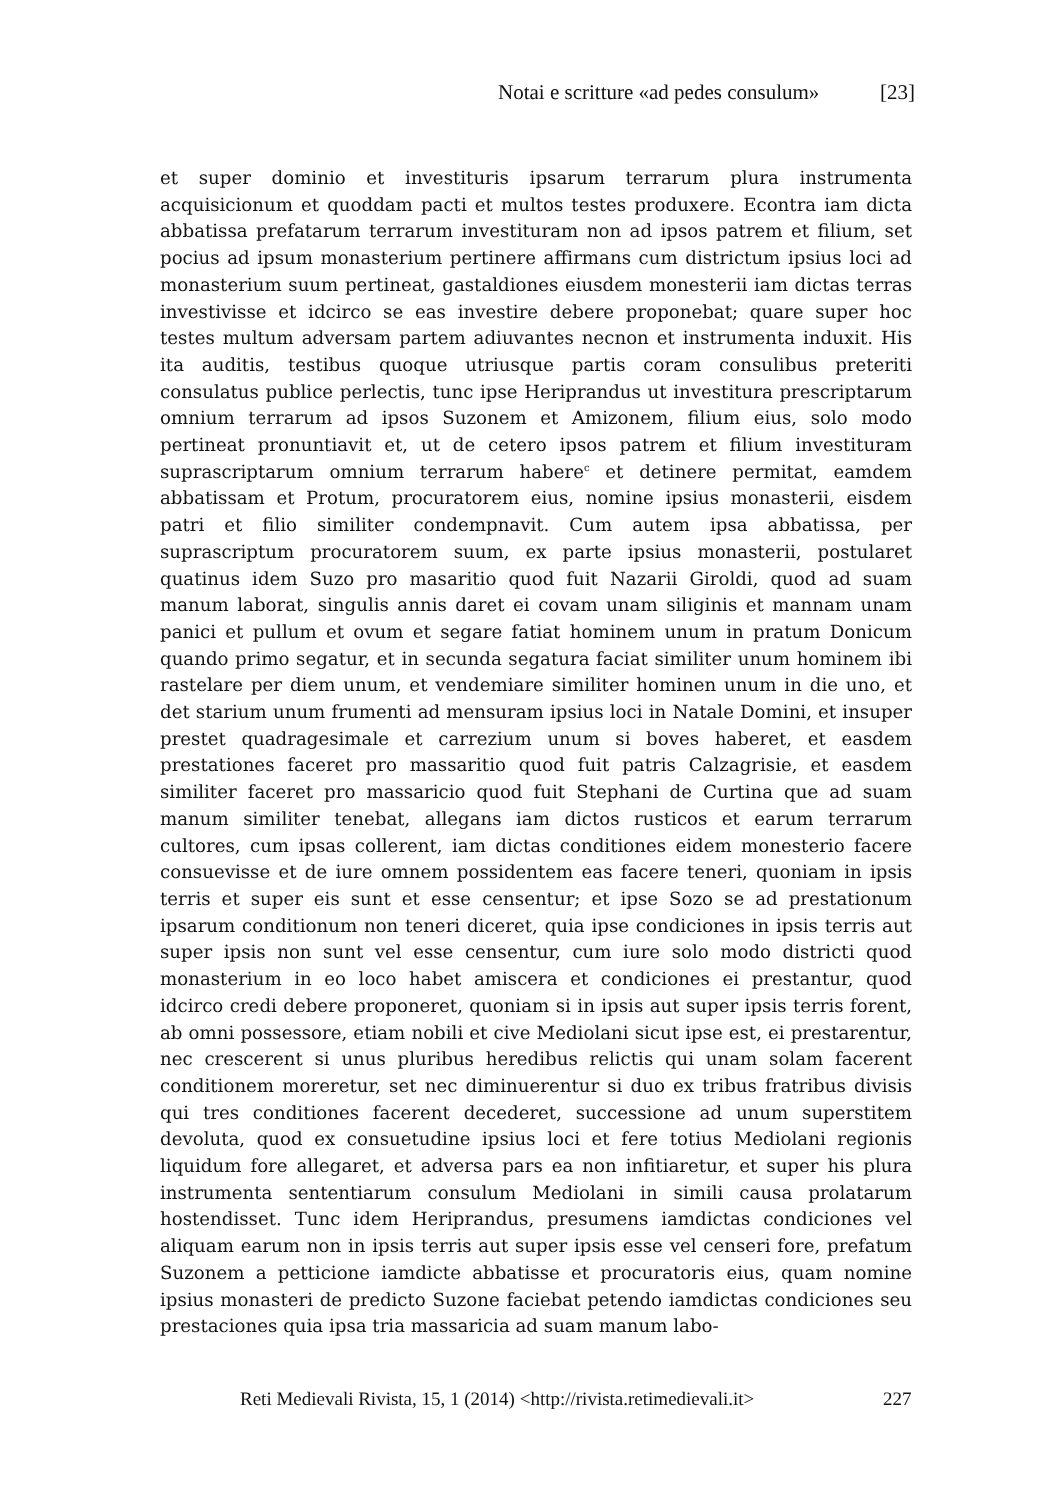Notai e scritture «ad pedes consulum» [23]
et super dominio et investituris ipsarum terrarum plura instrumenta acquisicionum et quoddam pacti et multos testes produxere. Econtra iam dicta abbatissa prefatarum terrarum investituram non ad ipsos patrem et filium, set pocius ad ipsum monasterium pertinere affirmans cum districtum ipsius loci ad monasterium suum pertineat, gastaldiones eiusdem monesterii iam dictas terras investivisse et idcirco se eas investire debere proponebat; quare super hoc testes multum adversam partem adiuvantes necnon et instrumenta induxit. His ita auditis, testibus quoque utriusque partis coram consulibus preteriti consulatus publice perlectis, tunc ipse Heriprandus ut investitura prescriptarum omnium terrarum ad ipsos Suzonem et Amizonem, filium eius, solo modo pertineat pronuntiavit et, ut de cetero ipsos patrem et filium investituram suprascriptarum omnium terrarum habere<sup>c</sup> et detinere permitat, eamdem abbatissam et Protum, procuratorem eius, nomine ipsius monasterii, eisdem patri et filio similiter condempnavit. Cum autem ipsa abbatissa, per suprascriptum procuratorem suum, ex parte ipsius monasterii, postularet quatinus idem Suzo pro masaritio quod fuit Nazarii Giroldi, quod ad suam manum laborat, singulis annis daret ei covam unam siliginis et mannam unam panici et pullum et ovum et segare fatiat hominem unum in pratum Donicum quando primo segatur, et in secunda segatura faciat similiter unum hominem ibi rastelare per diem unum, et vendemiare similiter hominen unum in die uno, et det starium unum frumenti ad mensuram ipsius loci in Natale Domini, et insuper prestet quadragesimale et carrezium unum si boves haberet, et easdem prestationes faceret pro massaritio quod fuit patris Calzagrisie, et easdem similiter faceret pro massaricio quod fuit Stephani de Curtina que ad suam manum similiter tenebat, allegans iam dictos rusticos et earum terrarum cultores, cum ipsas collerent, iam dictas conditiones eidem monesterio facere consuevisse et de iure omnem possidentem eas facere teneri, quoniam in ipsis terris et super eis sunt et esse censentur; et ipse Sozo se ad prestationum ipsarum conditionum non teneri diceret, quia ipse condiciones in ipsis terris aut super ipsis non sunt vel esse censentur, cum iure solo modo districti quod monasterium in eo loco habet amiscera et condiciones ei prestantur, quod idcirco credi debere proponeret, quoniam si in ipsis aut super ipsis terris forent, ab omni possessore, etiam nobili et cive Mediolani sicut ipse est, ei prestarentur, nec crescerent si unus pluribus heredibus relictis qui unam solam facerent conditionem moreretur, set nec diminuerentur si duo ex tribus fratribus divisis qui tres conditiones facerent decederet, successione ad unum superstitem devoluta, quod ex consuetudine ipsius loci et fere totius Mediolani regionis liquidum fore allegaret, et adversa pars ea non infitiaretur, et super his plura instrumenta sententiarum consulum Mediolani in simili causa prolatarum hostendisset. Tunc idem Heriprandus, presumens iamdictas condiciones vel aliquam earum non in ipsis terris aut super ipsis esse vel censeri fore, prefatum Suzonem a petticione iamdicte abbatisse et procuratoris eius, quam nomine ipsius monasteri de predicto Suzone faciebat petendo iamdictas condiciones seu prestaciones quia ipsa tria massaricia ad suam manum labo-
Reti Medievali Rivista, 15, 1 (2014) <http://rivista.retimedievali.it> 227